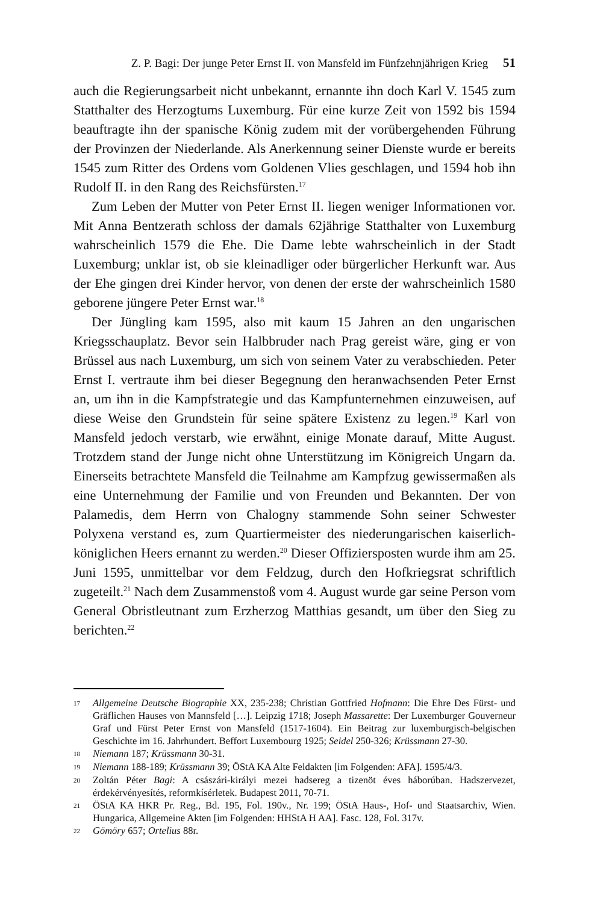Z. P. Bagi: Der junge Peter Ernst II. von Mansfeld im Fünfzehnjährigen Krieg 51
auch die Regierungsarbeit nicht unbekannt, ernannte ihn doch Karl V. 1545 zum Statthalter des Herzogtums Luxemburg. Für eine kurze Zeit von 1592 bis 1594 beauftragte ihn der spanische König zudem mit der vorübergehenden Führung der Provinzen der Niederlande. Als Anerkennung seiner Dienste wurde er bereits 1545 zum Ritter des Ordens vom Goldenen Vlies geschlagen, und 1594 hob ihn Rudolf II. in den Rang des Reichsfürsten.<sup>17</sup>
Zum Leben der Mutter von Peter Ernst II. liegen weniger Informationen vor. Mit Anna Bentzerath schloss der damals 62jährige Statthalter von Luxemburg wahrscheinlich 1579 die Ehe. Die Dame lebte wahrscheinlich in der Stadt Luxemburg; unklar ist, ob sie kleinadliger oder bürgerlicher Herkunft war. Aus der Ehe gingen drei Kinder hervor, von denen der erste der wahrscheinlich 1580 geborene jüngere Peter Ernst war.<sup>18</sup>
Der Jüngling kam 1595, also mit kaum 15 Jahren an den ungarischen Kriegsschauplatz. Bevor sein Halbbruder nach Prag gereist wäre, ging er von Brüssel aus nach Luxemburg, um sich von seinem Vater zu verabschieden. Peter Ernst I. vertraute ihm bei dieser Begegnung den heranwachsenden Peter Ernst an, um ihn in die Kampfstrategie und das Kampfunternehmen einzuweisen, auf diese Weise den Grundstein für seine spätere Existenz zu legen.<sup>19</sup> Karl von Mansfeld jedoch verstarb, wie erwähnt, einige Monate darauf, Mitte August. Trotzdem stand der Junge nicht ohne Unterstützung im Königreich Ungarn da. Einerseits betrachtete Mansfeld die Teilnahme am Kampfzug gewissermaßen als eine Unternehmung der Familie und von Freunden und Bekannten. Der von Palamedis, dem Herrn von Chalogny stammende Sohn seiner Schwester Polyxena verstand es, zum Quartiermeister des niederungarischen kaiserlich-königlichen Heers ernannt zu werden.<sup>20</sup> Dieser Offiziersposten wurde ihm am 25. Juni 1595, unmittelbar vor dem Feldzug, durch den Hofkriegsrat schriftlich zugeteilt.<sup>21</sup> Nach dem Zusammenstoß vom 4. August wurde gar seine Person vom General Obristleutnant zum Erzherzog Matthias gesandt, um über den Sieg zu berichten.<sup>22</sup>
17 Allgemeine Deutsche Biographie XX, 235-238; Christian Gottfried Hofmann: Die Ehre Des Fürst- und Gräflichen Hauses von Mannsfeld […]. Leipzig 1718; Joseph Massarette: Der Luxemburger Gouverneur Graf und Fürst Peter Ernst von Mansfeld (1517-1604). Ein Beitrag zur luxemburgisch-belgischen Geschichte im 16. Jahrhundert. Beffort Luxembourg 1925; Seidel 250-326; Krüssmann 27-30.
18 Niemann 187; Krüssmann 30-31.
19 Niemann 188-189; Krüssmann 39; ÖStA KA Alte Feldakten [im Folgenden: AFA]. 1595/4/3.
20 Zoltán Péter Bagi: A császári-királyi mezei hadsereg a tizenöt éves háborúban. Hadszervezet, érdekérvényesítés, reformkísérletek. Budapest 2011, 70-71.
21 ÖStA KA HKR Pr. Reg., Bd. 195, Fol. 190v., Nr. 199; ÖStA Haus-, Hof- und Staatsarchiv, Wien. Hungarica, Allgemeine Akten [im Folgenden: HHStA H AA]. Fasc. 128, Fol. 317v.
22 Gömöry 657; Ortelius 88r.